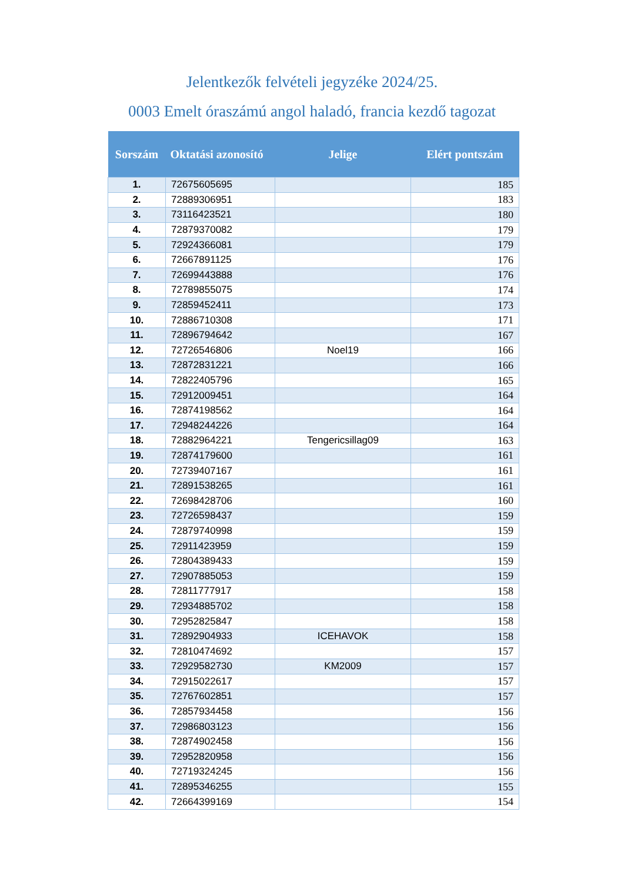Jelentkezők felvételi jegyzéke 2024/25.
0003 Emelt óraszámú angol haladó, francia kezdő tagozat
| Sorszám | Oktatási azonosító | Jelige | Elért pontszám |
| --- | --- | --- | --- |
| 1. | 72675605695 | | 185 |
| 2. | 72889306951 | | 183 |
| 3. | 73116423521 | | 180 |
| 4. | 72879370082 | | 179 |
| 5. | 72924366081 | | 179 |
| 6. | 72667891125 | | 176 |
| 7. | 72699443888 | | 176 |
| 8. | 72789855075 | | 174 |
| 9. | 72859452411 | | 173 |
| 10. | 72886710308 | | 171 |
| 11. | 72896794642 | | 167 |
| 12. | 72726546806 | Noel19 | 166 |
| 13. | 72872831221 | | 166 |
| 14. | 72822405796 | | 165 |
| 15. | 72912009451 | | 164 |
| 16. | 72874198562 | | 164 |
| 17. | 72948244226 | | 164 |
| 18. | 72882964221 | Tengericsillag09 | 163 |
| 19. | 72874179600 | | 161 |
| 20. | 72739407167 | | 161 |
| 21. | 72891538265 | | 161 |
| 22. | 72698428706 | | 160 |
| 23. | 72726598437 | | 159 |
| 24. | 72879740998 | | 159 |
| 25. | 72911423959 | | 159 |
| 26. | 72804389433 | | 159 |
| 27. | 72907885053 | | 159 |
| 28. | 72811777917 | | 158 |
| 29. | 72934885702 | | 158 |
| 30. | 72952825847 | | 158 |
| 31. | 72892904933 | ICEHAVOK | 158 |
| 32. | 72810474692 | | 157 |
| 33. | 72929582730 | KM2009 | 157 |
| 34. | 72915022617 | | 157 |
| 35. | 72767602851 | | 157 |
| 36. | 72857934458 | | 156 |
| 37. | 72986803123 | | 156 |
| 38. | 72874902458 | | 156 |
| 39. | 72952820958 | | 156 |
| 40. | 72719324245 | | 156 |
| 41. | 72895346255 | | 155 |
| 42. | 72664399169 | | 154 |